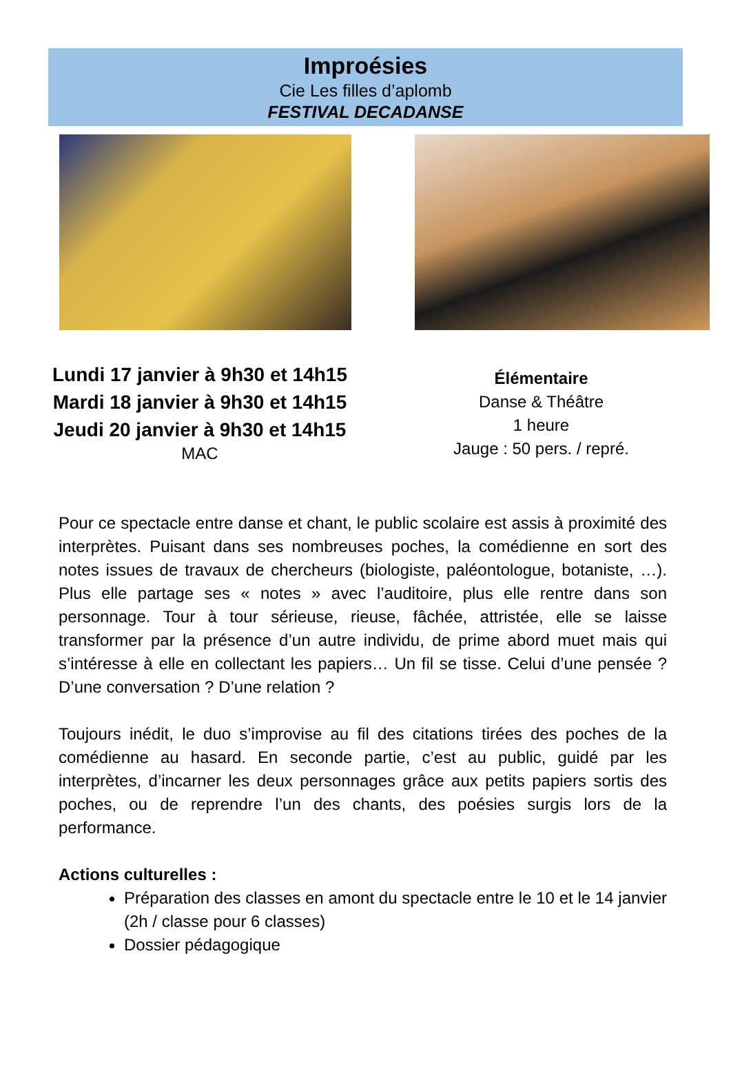Improésies
Cie Les filles d’aplomb
FESTIVAL DECADANSE
Lundi 17 janvier à 9h30 et 14h15
Mardi 18 janvier à 9h30 et 14h15
Jeudi 20 janvier à 9h30 et 14h15
MAC
Élémentaire
Danse & Théâtre
1 heure
Jauge : 50 pers. / repré.
Pour ce spectacle entre danse et chant, le public scolaire est assis à proximité des interprètes. Puisant dans ses nombreuses poches, la comédienne en sort des notes issues de travaux de chercheurs (biologiste, paléontologue, botaniste, …). Plus elle partage ses « notes » avec l’auditoire, plus elle rentre dans son personnage. Tour à tour sérieuse, rieuse, fâchée, attristée, elle se laisse transformer par la présence d’un autre individu, de prime abord muet mais qui s’intéresse à elle en collectant les papiers… Un fil se tisse. Celui d’une pensée ? D’une conversation ? D’une relation ?
Toujours inédit, le duo s’improvise au fil des citations tirées des poches de la comédienne au hasard. En seconde partie, c’est au public, guidé par les interprètes, d’incarner les deux personnages grâce aux petits papiers sortis des poches, ou de reprendre l’un des chants, des poésies surgis lors de la performance.
Actions culturelles :
Préparation des classes en amont du spectacle entre le 10 et le 14 janvier (2h / classe pour 6 classes)
Dossier pédagogique